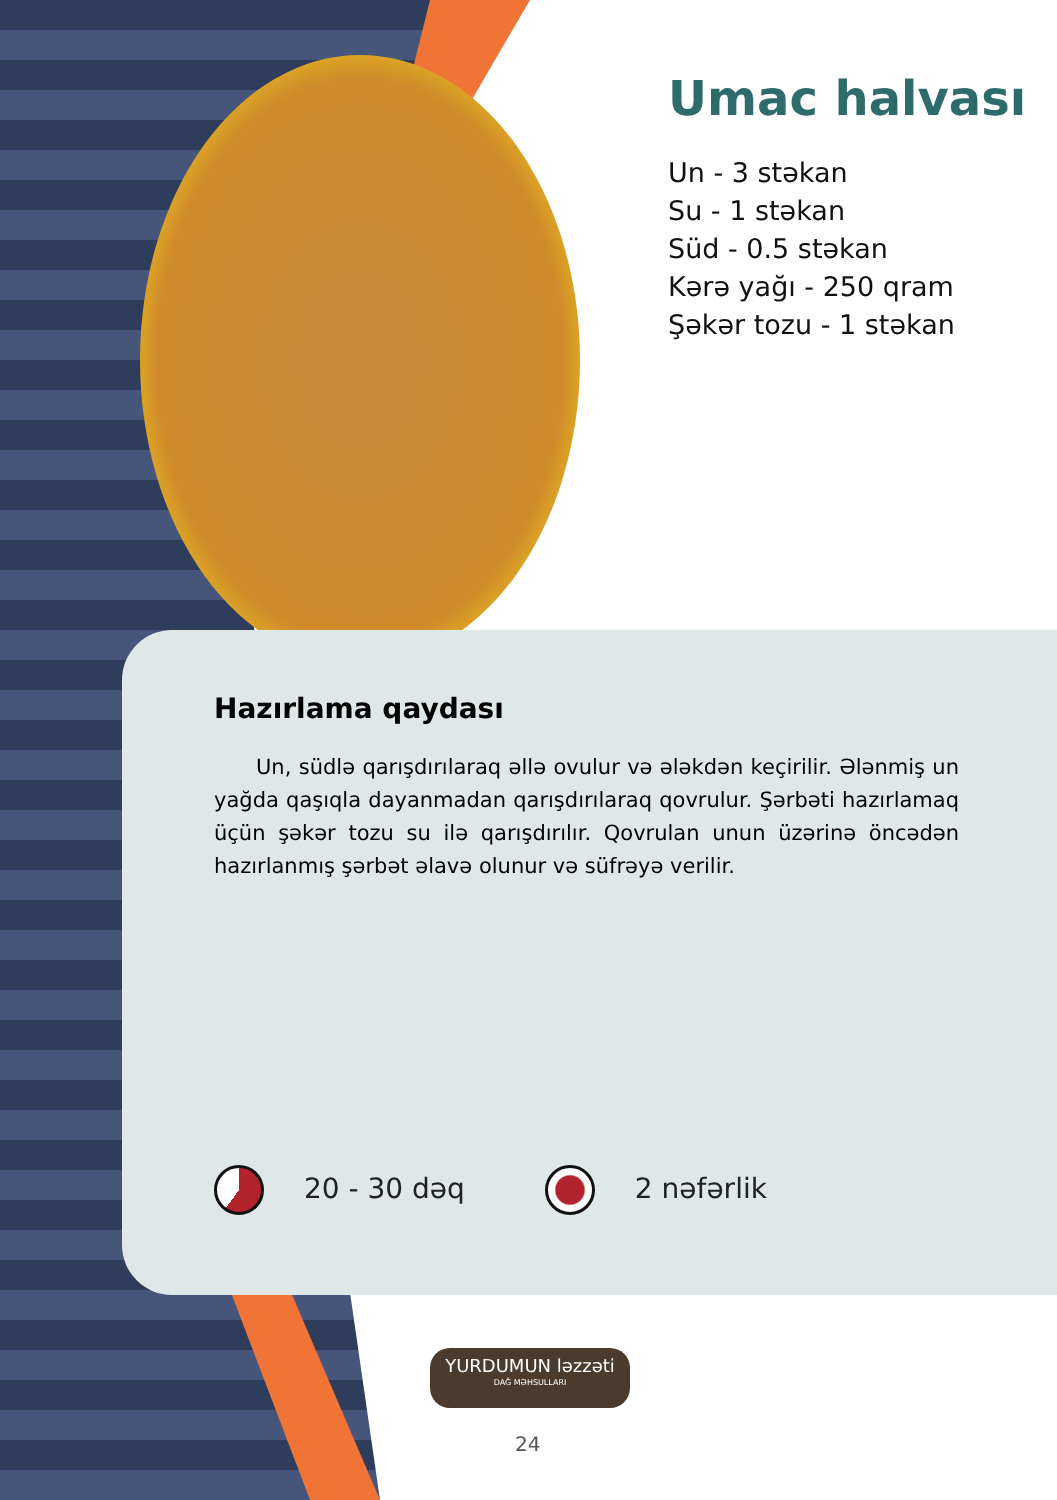Umac halvası
Un - 3 stəkan
Su - 1 stəkan
Süd - 0.5 stəkan
Kərə yağı - 250 qram
Şəkər tozu - 1 stəkan
Hazırlama qaydası
Un, südlə qarışdırılaraq əllə ovulur və ələkdən keçirilir. Ələnmiş un yağda qaşıqla dayanmadan qarışdırılaraq qovrulur. Şərbəti hazırlamaq üçün şəkər tozu su ilə qarışdırılır. Qovrulan unun üzərinə öncədən hazırlanmış şərbət əlavə olunur və süfrəyə verilir.
20 - 30 dəq 2 nəfərlik
YURDUMUN ləzzəti
DAĞ MƏHSULLARI
24